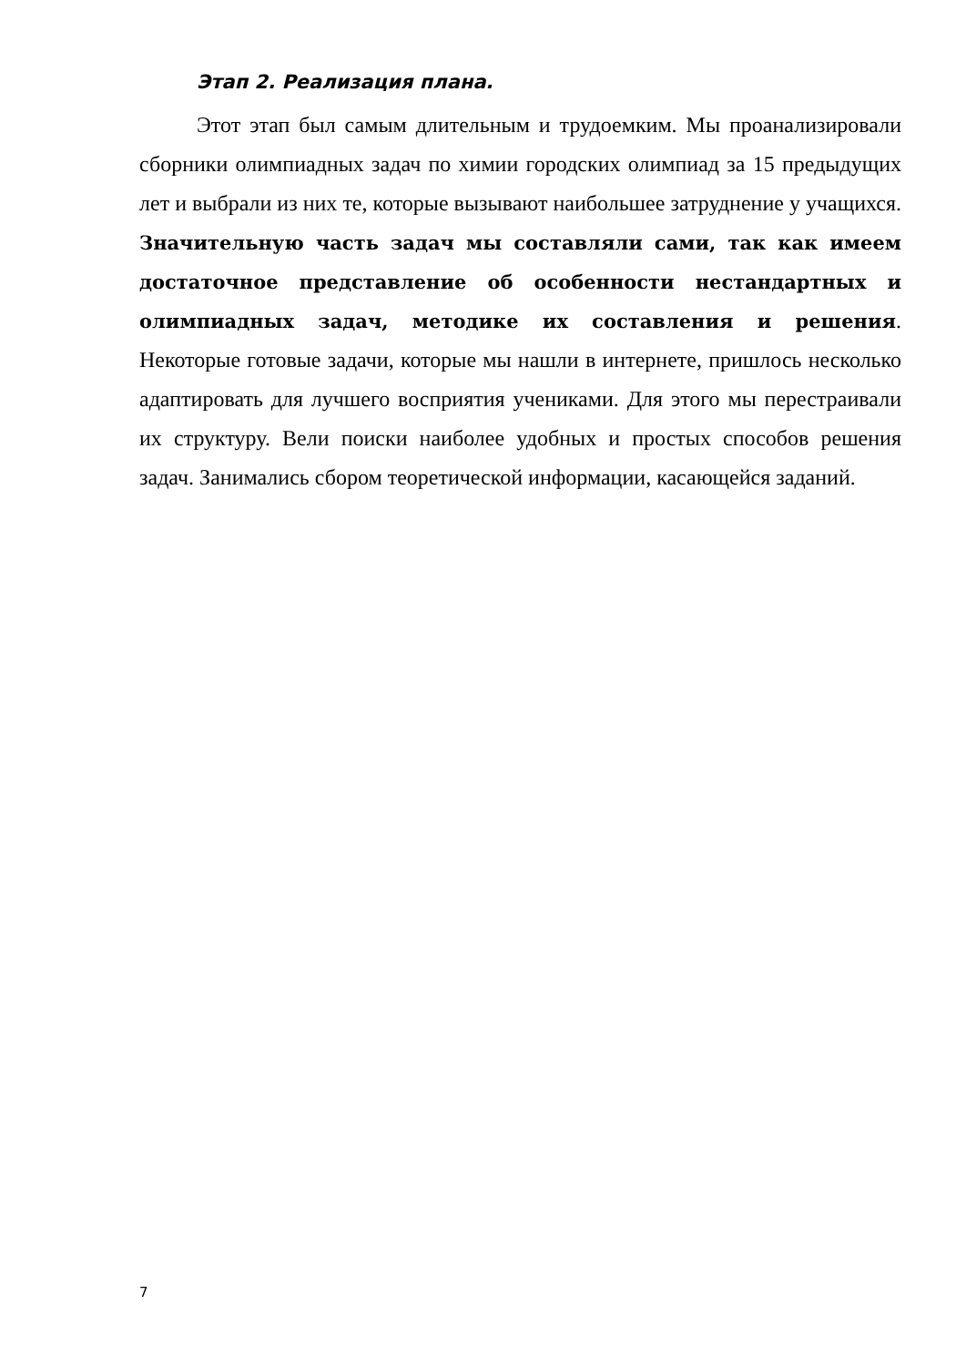Этап 2. Реализация плана.
Этот этап был самым длительным и трудоемким. Мы проанализировали сборники олимпиадных задач по химии городских олимпиад за 15 предыдущих лет и выбрали из них те, которые вызывают наибольшее затруднение у учащихся. Значительную часть задач мы составляли сами, так как имеем достаточное представление об особенности нестандартных и олимпиадных задач, методике их составления и решения. Некоторые готовые задачи, которые мы нашли в интернете, пришлось несколько адаптировать для лучшего восприятия учениками. Для этого мы перестраивали их структуру. Вели поиски наиболее удобных и простых способов решения задач. Занимались сбором теоретической информации, касающейся заданий.
7